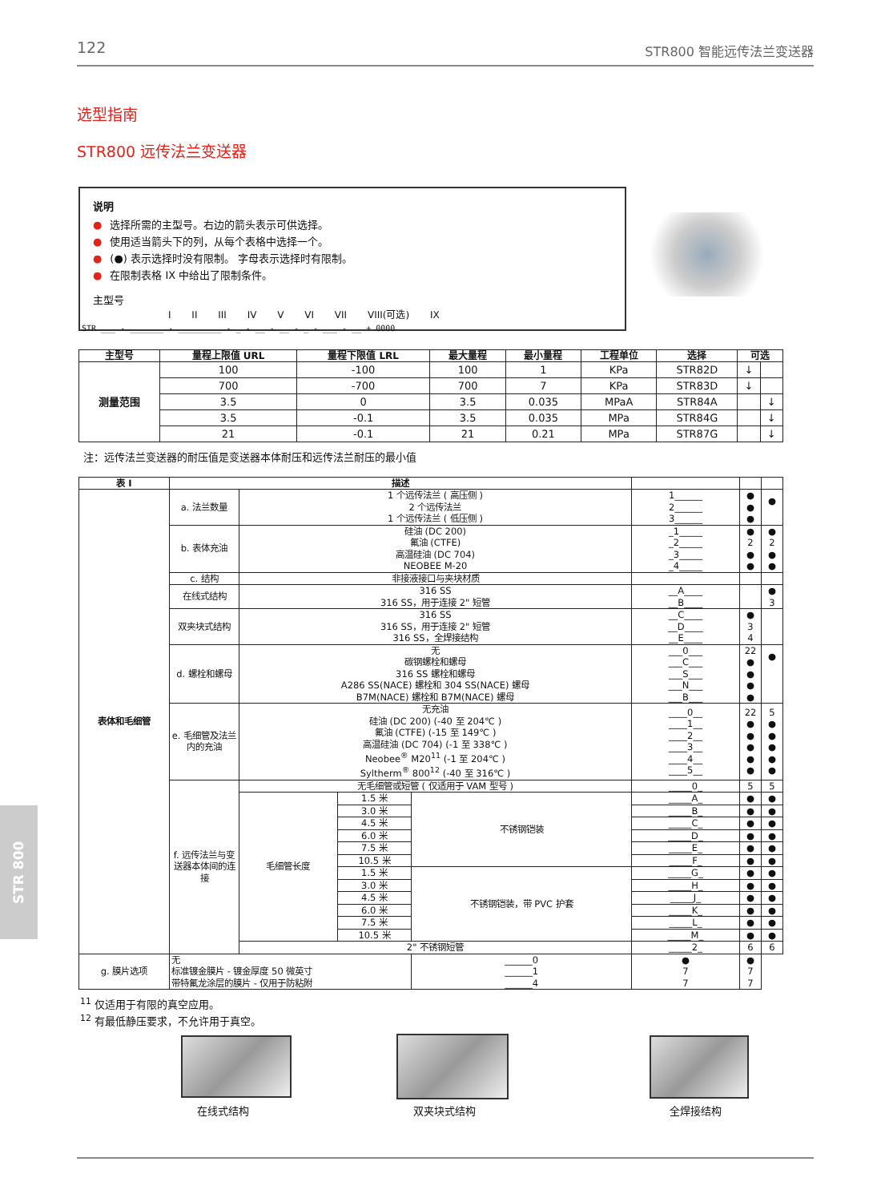122 STR800 智能远传法兰变送器
选型指南
STR800 远传法兰变送器
说明
● 选择所需的主型号。右边的箭头表示可供选择。
● 使用适当箭头下的列，从每个表格中选择一个。
● (●) 表示选择时没有限制。 字母表示选择时有限制。
● 在限制表格 IX 中给出了限制条件。
主型号
I II III IV V VI VII VIII(可选) IX
STR ___ - _______ - _________ - _ - __ - __ - _ - ___ - __ + 0000
| 主型号 | 量程上限值 URL | 量程下限值 LRL | 最大量程 | 最小量程 | 工程单位 | 选择 | 可选 | |
| --- | --- | --- | --- | --- | --- | --- | --- | --- |
| 测量范围 | 100 | -100 | 100 | 1 | KPa | STR82D | ↓ | |
| | 700 | -700 | 700 | 7 | KPa | STR83D | ↓ | |
| | 3.5 | 0 | 3.5 | 0.035 | MPaA | STR84A | | ↓ |
| | 3.5 | -0.1 | 3.5 | 0.035 | MPa | STR84G | | ↓ |
| | 21 | -0.1 | 21 | 0.21 | MPa | STR87G | | ↓ |
注：远传法兰变送器的耐压值是变送器本体耐压和远传法兰耐压的最小值
| 表 I | 描述 | | | | | | |
| --- | --- | --- | --- | --- | --- | --- | --- |
| 表体和毛细管 | a. 法兰数量 | 1 个远传法兰 ( 高压侧 ) 2 个远传法兰 1 个远传法兰 ( 低压侧 ) | | | 1______ 2______ 3______ | ● ● ● | ● |
| | b. 表体充油 | 硅油 (DC 200) 氟油 (CTFE) 高温硅油 (DC 704) NEOBEE M-20 | | | _1_____ _2_____ _3_____ _4_____ | ● 2 ● ● | ● 2 ● ● |
| | c. 结构 | 非接液接口与夹块材质 | | | | | |
| | 在线式结构 | 316 SS 316 SS，用于连接 2" 短管 | | | __A____ __B____ | | ● 3 |
| | 双夹块式结构 | 316 SS 316 SS，用于连接 2" 短管 316 SS，全焊接结构 | | | __C____ __D____ __E____ | ● 3 4 | |
| | d. 螺栓和螺母 | 无 碳钢螺栓和螺母 316 SS 螺栓和螺母 A286 SS(NACE) 螺栓和 304 SS(NACE) 螺母 B7M(NACE) 螺栓和 B7M(NACE) 螺母 | | | ___0___ ___C___ ___S___ ___N___ ___B___ | 22 ● ● ● ● | ● |
| | e. 毛细管及法兰内的充油 | 无充油 硅油 (DC 200) (-40 至 204℃ ) 氟油 (CTFE) (-15 至 149℃ ) 高温硅油 (DC 704) (-1 至 338℃ ) Neobee<sup>®</sup> M20<sup>11</sup> (-1 至 204℃ ) Syltherm<sup>®</sup> 800<sup>12</sup> (-40 至 316℃ ) | | | ____0__ ____1__ ____2__ ____3__ ____4__ ____5__ | 22 ● ● ● ● ● | 5 ● ● ● ● ● |
| | f. 远传法兰与变送器本体间的连接 | 无毛细管或短管 ( 仅适用于 VAM 型号 ) | | | _____0_ | 5 | 5 |
| | | 毛细管长度 | 1.5 米 | 不锈钢铠装 | _____A_ | ● | ● |
| | | | 3.0 米 | | _____B_ | ● | ● |
| | | | 4.5 米 | | _____C_ | ● | ● |
| | | | 6.0 米 | | _____D_ | ● | ● |
| | | | 7.5 米 | | _____E_ | ● | ● |
| | | | 10.5 米 | | _____F_ | ● | ● |
| | | | 1.5 米 | 不锈钢铠装，带 PVC 护套 | _____G_ | ● | ● |
| | | | 3.0 米 | | _____H_ | ● | ● |
| | | | 4.5 米 | | _____J_ | ● | ● |
| | | | 6.0 米 | | _____K_ | ● | ● |
| | | | 7.5 米 | | _____L_ | ● | ● |
| | | | 10.5 米 | | _____M_ | ● | ● |
| | | 2" 不锈钢短管 | | | _____2_ | 6 | 6 |
| g. 膜片选项 | 无 标准镀金膜片 - 镀金厚度 50 微英寸 带特氟龙涂层的膜片 - 仅用于防粘附 | | | ______0 ______1 ______4 | ● 7 7 | ● 7 7 | |
<sup>11</sup> 仅适用于有限的真空应用。
<sup>12</sup> 有最低静压要求，不允许用于真空。
在线式结构 双夹块式结构 全焊接结构
STR 800